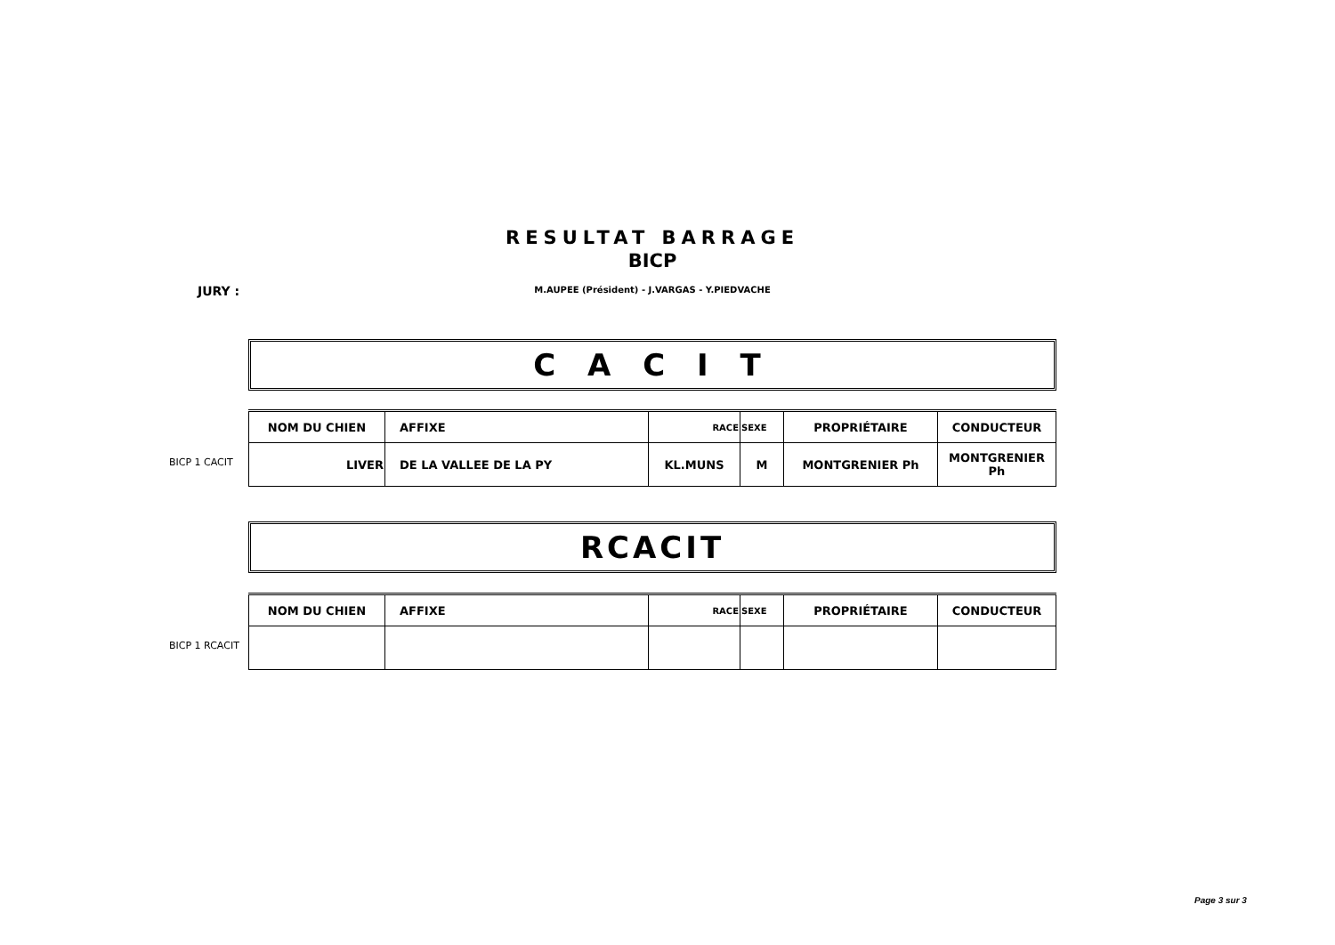RESULTAT BARRAGE
BICP
JURY :
M.AUPEE (Président) - J.VARGAS - Y.PIEDVACHE
C A C I T
| NOM DU CHIEN | AFFIXE | RACE | SEXE | PROPRIÉTAIRE | CONDUCTEUR |
| --- | --- | --- | --- | --- | --- |
| LIVER | DE LA VALLEE DE LA PY | KL.MUNS | M | MONTGRENIER Ph | MONTGRENIER Ph |
BICP 1 CACIT
RCACIT
| NOM DU CHIEN | AFFIXE | RACE | SEXE | PROPRIÉTAIRE | CONDUCTEUR |
| --- | --- | --- | --- | --- | --- |
BICP 1 RCACIT
Page 3 sur 3